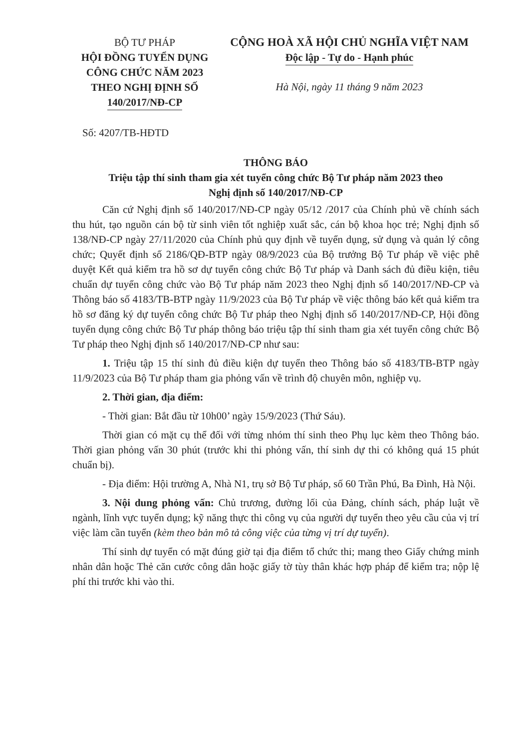BỘ TƯ PHÁP
HỘI ĐỒNG TUYỂN DỤNG
CÔNG CHỨC NĂM 2023
THEO NGHỊ ĐỊNH SỐ
140/2017/NĐ-CP
CỘNG HOÀ XÃ HỘI CHỦ NGHĨA VIỆT NAM
Độc lập - Tự do - Hạnh phúc
Hà Nội, ngày 11 tháng 9 năm 2023
Số: 4207/TB-HĐTD
THÔNG BÁO
Triệu tập thí sinh tham gia xét tuyển công chức Bộ Tư pháp năm 2023 theo
Nghị định số 140/2017/NĐ-CP
Căn cứ Nghị định số 140/2017/NĐ-CP ngày 05/12 /2017 của Chính phủ về chính sách thu hút, tạo nguồn cán bộ từ sinh viên tốt nghiệp xuất sắc, cán bộ khoa học trẻ; Nghị định số 138/NĐ-CP ngày 27/11/2020 của Chính phủ quy định về tuyển dụng, sử dụng và quản lý công chức; Quyết định số 2186/QĐ-BTP ngày 08/9/2023 của Bộ trưởng Bộ Tư pháp về việc phê duyệt Kết quả kiểm tra hồ sơ dự tuyển công chức Bộ Tư pháp và Danh sách đủ điều kiện, tiêu chuẩn dự tuyển công chức vào Bộ Tư pháp năm 2023 theo Nghị định số 140/2017/NĐ-CP và Thông báo số 4183/TB-BTP ngày 11/9/2023 của Bộ Tư pháp về việc thông báo kết quả kiểm tra hồ sơ đăng ký dự tuyển công chức Bộ Tư pháp theo Nghị định số 140/2017/NĐ-CP, Hội đồng tuyển dụng công chức Bộ Tư pháp thông báo triệu tập thí sinh tham gia xét tuyển công chức Bộ Tư pháp theo Nghị định số 140/2017/NĐ-CP như sau:
1. Triệu tập 15 thí sinh đủ điều kiện dự tuyển theo Thông báo số 4183/TB-BTP ngày 11/9/2023 của Bộ Tư pháp tham gia phỏng vấn về trình độ chuyên môn, nghiệp vụ.
2. Thời gian, địa điểm:
- Thời gian: Bắt đầu từ 10h00’ ngày 15/9/2023 (Thứ Sáu).
Thời gian có mặt cụ thể đối với từng nhóm thí sinh theo Phụ lục kèm theo Thông báo. Thời gian phỏng vấn 30 phút (trước khi thi phỏng vấn, thí sinh dự thi có không quá 15 phút chuẩn bị).
- Địa điểm: Hội trường A, Nhà N1, trụ sở Bộ Tư pháp, số 60 Trần Phú, Ba Đình, Hà Nội.
3. Nội dung phỏng vấn: Chủ trương, đường lối của Đảng, chính sách, pháp luật về ngành, lĩnh vực tuyển dụng; kỹ năng thực thi công vụ của người dự tuyển theo yêu cầu của vị trí việc làm cần tuyển (kèm theo bản mô tả công việc của từng vị trí dự tuyển).
Thí sinh dự tuyển có mặt đúng giờ tại địa điểm tổ chức thi; mang theo Giấy chứng minh nhân dân hoặc Thẻ căn cước công dân hoặc giấy tờ tùy thân khác hợp pháp để kiểm tra; nộp lệ phí thi trước khi vào thi.